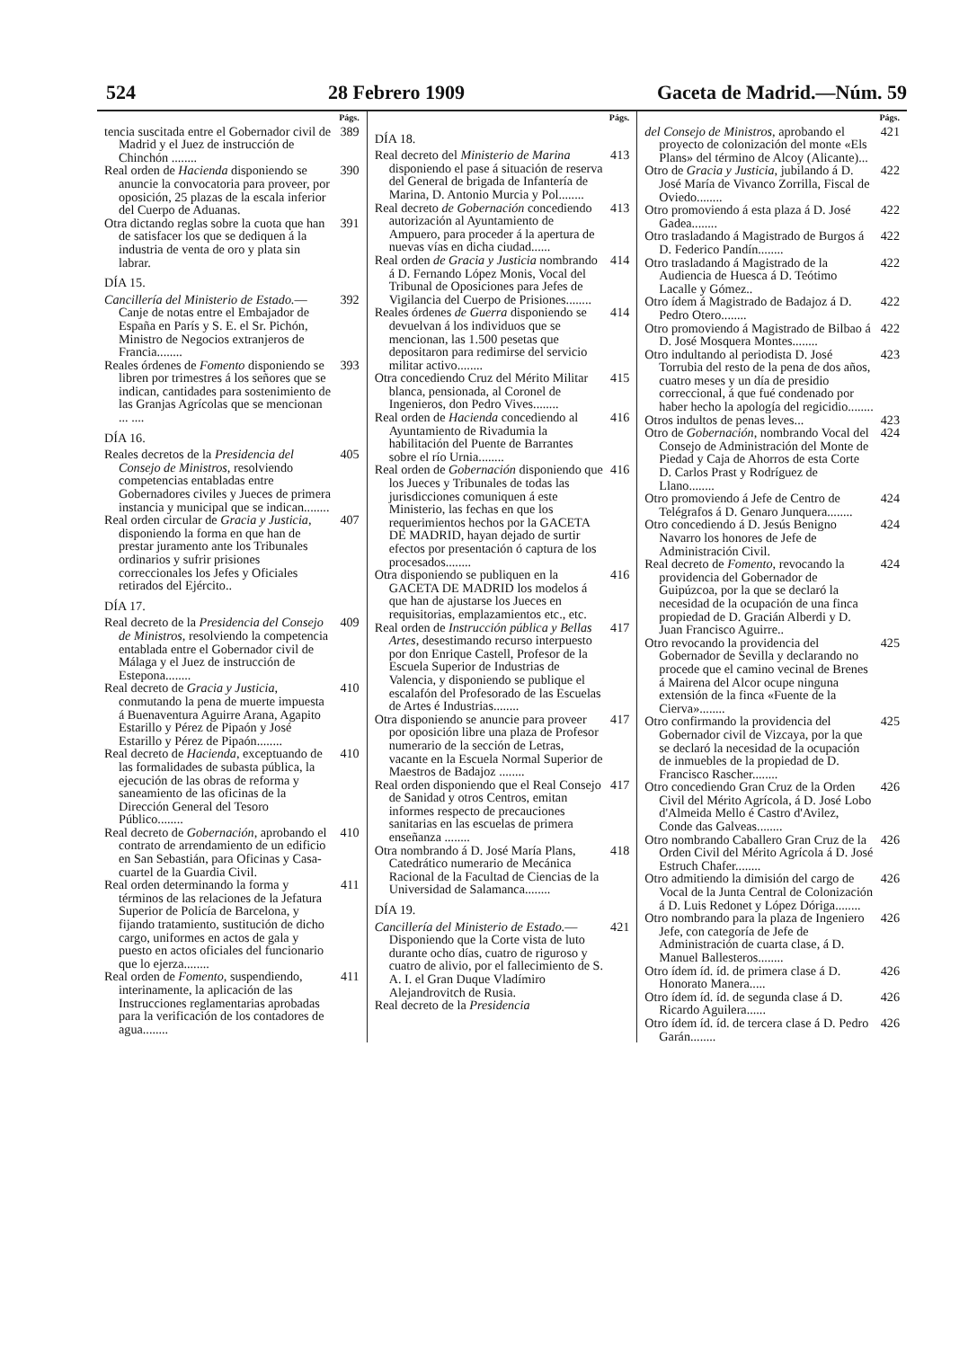524 28 Febrero 1909 Gaceta de Madrid.—Núm. 59
Págs.
tencia suscitada entre el Gobernador civil de Madrid y el Juez de instrucción de Chinchón ........ 389
Real orden de Hacienda disponiendo se anuncie la convocatoria para proveer, por oposición, 25 plazas de la escala inferior del Cuerpo de Aduanas. 390
Otra dictando reglas sobre la cuota que han de satisfacer los que se dediquen á la industria de venta de oro y plata sin labrar. 391
DÍA 15.
Cancillería del Ministerio de Estado.—Canje de notas entre el Embajador de España en París y S. E. el Sr. Pichón, Ministro de Negocios extranjeros de Francia........ 392
Reales órdenes de Fomento disponiendo se libren por trimestres á los señores que se indican, cantidades para sostenimiento de las Granjas Agrícolas que se mencionan ... .... 393
DÍA 16.
Reales decretos de la Presidencia del Consejo de Ministros, resolviendo competencias entabladas entre Gobernadores civiles y Jueces de primera instancia y municipal que se indican........ 405
Real orden circular de Gracia y Justicia, disponiendo la forma en que han de prestar juramento ante los Tribunales ordinarios y sufrir prisiones correccionales los Jefes y Oficiales retirados del Ejército.. 407
DÍA 17.
Real decreto de la Presidencia del Consejo de Ministros, resolviendo la competencia entablada entre el Gobernador civil de Málaga y el Juez de instrucción de Estepona........ 409
Real decreto de Gracia y Justicia, conmutando la pena de muerte impuesta á Buenaventura Aguirre Arana, Agapito Estarillo y Pérez de Pipaón y José Estarillo y Pérez de Pipaón........ 410
Real decreto de Hacienda, exceptuando de las formalidades de subasta pública, la ejecución de las obras de reforma y saneamiento de las oficinas de la Dirección General del Tesoro Público........ 410
Real decreto de Gobernación, aprobando el contrato de arrendamiento de un edificio en San Sebastián, para Oficinas y Casa-cuartel de la Guardia Civil. 410
Real orden determinando la forma y términos de las relaciones de la Jefatura Superior de Policía de Barcelona, y fijando tratamiento, sustitución de dicho cargo, uniformes en actos de gala y puesto en actos oficiales del funcionario que lo ejerza........ 411
Real orden de Fomento, suspendiendo, interinamente, la aplicación de las Instrucciones reglamentarias aprobadas para la verificación de los contadores de agua........ 411
Págs.
DÍA 18.
Real decreto del Ministerio de Marina disponiendo el pase á situación de reserva del General de brigada de Infantería de Marina, D. Antonio Murcia y Pol........ 413
Real decreto de Gobernación concediendo autorización al Ayuntamiento de Ampuero, para proceder á la apertura de nuevas vías en dicha ciudad...... 413
Real orden de Gracia y Justicia nombrando á D. Fernando López Monis, Vocal del Tribunal de Oposiciones para Jefes de Vigilancia del Cuerpo de Prisiones........ 414
Reales órdenes de Guerra disponiendo se devuelvan á los individuos que se mencionan, las 1.500 pesetas que depositaron para redimirse del servicio militar activo........ 414
Otra concediendo Cruz del Mérito Militar blanca, pensionada, al Coronel de Ingenieros, don Pedro Vives........ 415
Real orden de Hacienda concediendo al Ayuntamiento de Rivadumia la habilitación del Puente de Barrantes sobre el río Urnia........ 416
Real orden de Gobernación disponiendo que los Jueces y Tribunales de todas las jurisdicciones comuniquen á este Ministerio, las fechas en que los requerimientos hechos por la GACETA DE MADRID, hayan dejado de surtir efectos por presentación ó captura de los procesados........ 416
Otra disponiendo se publiquen en la GACETA DE MADRID los modelos á que han de ajustarse los Jueces en requisitorias, emplazamientos etc., etc. 416
Real orden de Instrucción pública y Bellas Artes, desestimando recurso interpuesto por don Enrique Castell, Profesor de la Escuela Superior de Industrias de Valencia, y disponiendo se publique el escalafón del Profesorado de las Escuelas de Artes é Industrias........ 417
Otra disponiendo se anuncie para proveer por oposición libre una plaza de Profesor numerario de la sección de Letras, vacante en la Escuela Normal Superior de Maestros de Badajoz ........ 417
Real orden disponiendo que el Real Consejo de Sanidad y otros Centros, emitan informes respecto de precauciones sanitarias en las escuelas de primera enseñanza ........ 417
Otra nombrando á D. José María Plans, Catedrático numerario de Mecánica Racional de la Facultad de Ciencias de la Universidad de Salamanca........ 418
DÍA 19.
Cancillería del Ministerio de Estado.—Disponiendo que la Corte vista de luto durante ocho días, cuatro de riguroso y cuatro de alivio, por el fallecimiento de S. A. I. el Gran Duque Vladímiro Alejandrovitch de Rusia. 421
Real decreto de la Presidencia
Págs.
del Consejo de Ministros, aprobando el proyecto de colonización del monte «Els Plans» del término de Alcoy (Alicante)... 421
Otro de Gracia y Justicia, jubilando á D. José María de Vivanco Zorrilla, Fiscal de Oviedo........ 422
Otro promoviendo á esta plaza á D. José Gadea........ 422
Otro trasladando á Magistrado de Burgos á D. Federico Pandín........ 422
Otro trasladando á Magistrado de la Audiencia de Huesca á D. Teótimo Lacalle y Gómez.. 422
Otro ídem á Magistrado de Badajoz á D. Pedro Otero........ 422
Otro promoviendo á Magistrado de Bilbao á D. José Mosquera Montes........ 422
Otro indultando al periodista D. José Torrubia del resto de la pena de dos años, cuatro meses y un día de presidio correccional, á que fué condenado por haber hecho la apología del regicidio........ 423
Otros indultos de penas leves... 423
Otro de Gobernación, nombrando Vocal del Consejo de Administración del Monte de Piedad y Caja de Ahorros de esta Corte D. Carlos Prast y Rodríguez de Llano........ 424
Otro promoviendo á Jefe de Centro de Telégrafos á D. Genaro Junquera........ 424
Otro concediendo á D. Jesús Benigno Navarro los honores de Jefe de Administración Civil. 424
Real decreto de Fomento, revocando la providencia del Gobernador de Guipúzcoa, por la que se declaró la necesidad de la ocupación de una finca propiedad de D. Gracián Alberdi y D. Juan Francisco Aguirre.. 424
Otro revocando la providencia del Gobernador de Sevilla y declarando no procede que el camino vecinal de Brenes á Mairena del Alcor ocupe ninguna extensión de la finca «Fuente de la Cierva»........ 425
Otro confirmando la providencia del Gobernador civil de Vizcaya, por la que se declaró la necesidad de la ocupación de inmuebles de la propiedad de D. Francisco Rascher........ 425
Otro concediendo Gran Cruz de la Orden Civil del Mérito Agrícola, á D. José Lobo d'Almeida Mello é Castro d'Avilez, Conde das Galveas........ 426
Otro nombrando Caballero Gran Cruz de la Orden Civil del Mérito Agrícola á D. José Estruch Chafer........ 426
Otro admitiendo la dimisión del cargo de Vocal de la Junta Central de Colonización á D. Luis Redonet y López Dóriga........ 426
Otro nombrando para la plaza de Ingeniero Jefe, con categoría de Jefe de Administración de cuarta clase, á D. Manuel Ballesteros........ 426
Otro ídem íd. íd. de primera clase á D. Honorato Manera..... 426
Otro ídem íd. íd. de segunda clase á D. Ricardo Aguilera...... 426
Otro ídem íd. íd. de tercera clase á D. Pedro Garán........ 426